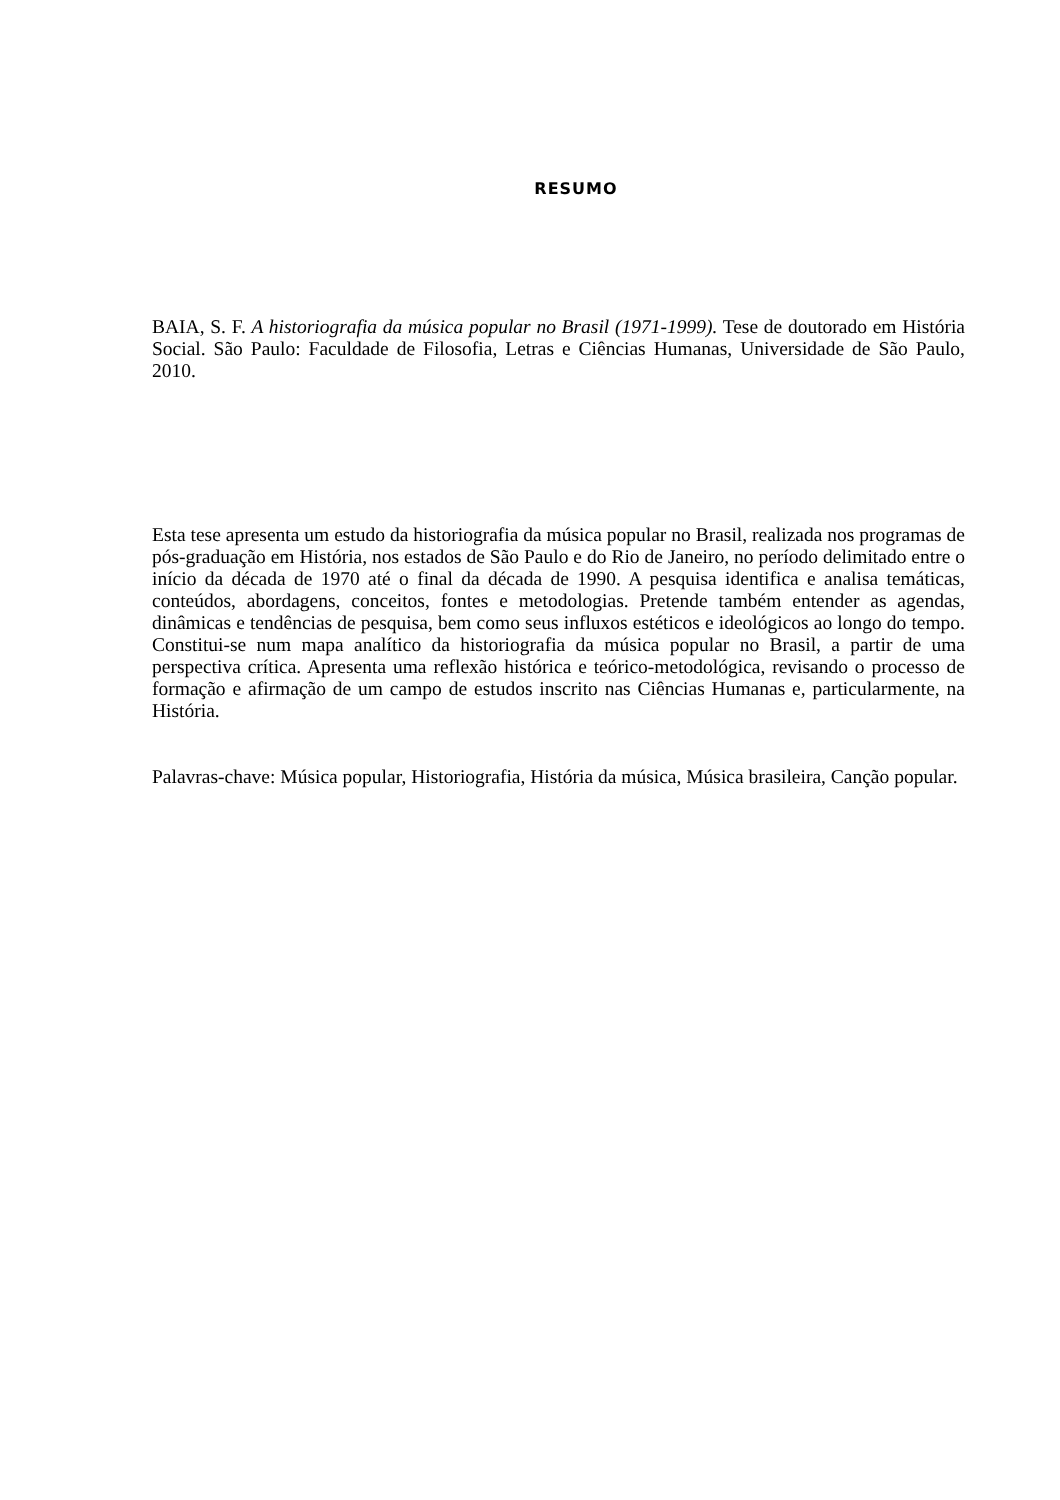RESUMO
BAIA, S. F. A historiografia da música popular no Brasil (1971-1999). Tese de doutorado em História Social. São Paulo: Faculdade de Filosofia, Letras e Ciências Humanas, Universidade de São Paulo, 2010.
Esta tese apresenta um estudo da historiografia da música popular no Brasil, realizada nos programas de pós-graduação em História, nos estados de São Paulo e do Rio de Janeiro, no período delimitado entre o início da década de 1970 até o final da década de 1990. A pesquisa identifica e analisa temáticas, conteúdos, abordagens, conceitos, fontes e metodologias. Pretende também entender as agendas, dinâmicas e tendências de pesquisa, bem como seus influxos estéticos e ideológicos ao longo do tempo. Constitui-se num mapa analítico da historiografia da música popular no Brasil, a partir de uma perspectiva crítica. Apresenta uma reflexão histórica e teórico-metodológica, revisando o processo de formação e afirmação de um campo de estudos inscrito nas Ciências Humanas e, particularmente, na História.
Palavras-chave: Música popular, Historiografia, História da música, Música brasileira, Canção popular.